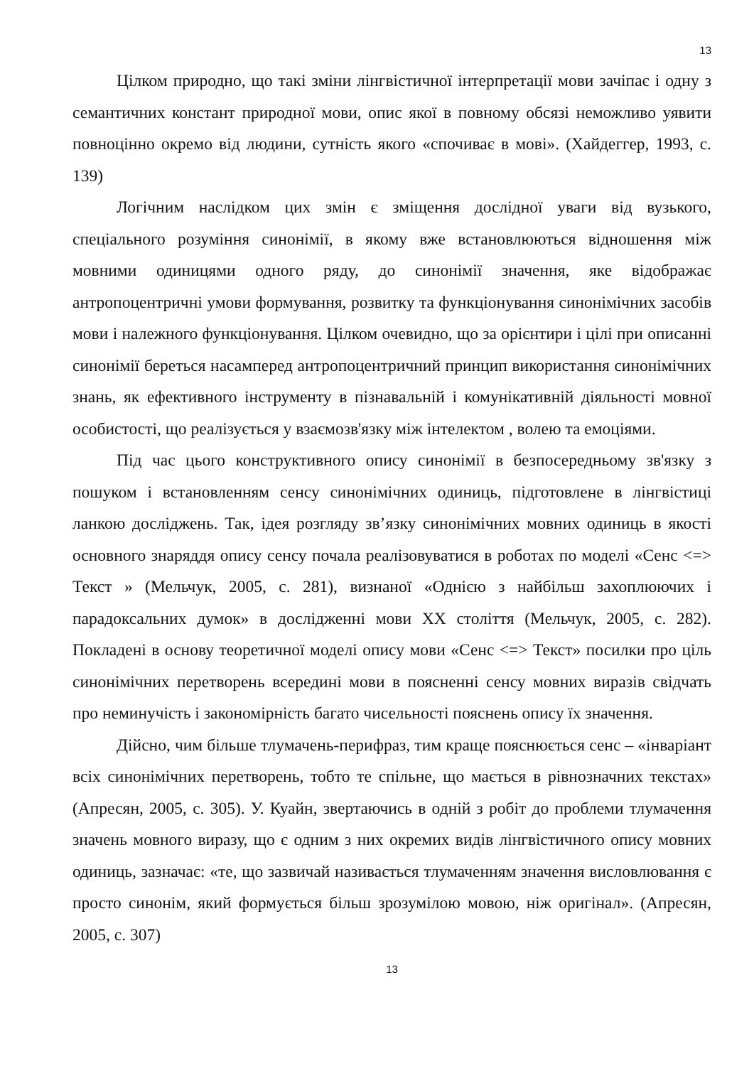13
Цілком природно, що такі зміни лінгвістичної інтерпретації мови зачіпає і одну з семантичних констант природної мови, опис якої в повному обсязі неможливо уявити повноцінно окремо від людини, сутність якого «спочиває в мові». (Хайдеггер, 1993, с. 139)
Логічним наслідком цих змін є зміщення дослідної уваги від вузького, спеціального розуміння синонімії, в якому вже встановлюються відношення між мовними одиницями одного ряду, до синонімії значення, яке відображає антропоцентричні умови формування, розвитку та функціонування синонімічних засобів мови і належного функціонування. Цілком очевидно, що за орієнтири і цілі при описанні синонімії береться насамперед антропоцентричний принцип використання синонімічних знань, як ефективного інструменту в пізнавальній і комунікативній діяльності мовної особистості, що реалізується у взаємозв'язку між інтелектом , волею та емоціями.
Під час цього конструктивного опису синонімії в безпосередньому зв'язку з пошуком і встановленням сенсу синонімічних одиниць, підготовлене в лінгвістиці ланкою досліджень. Так, ідея розгляду зв’язку синонімічних мовних одиниць в якості основного знаряддя опису сенсу почала реалізовуватися в роботах по моделі «Сенс <=> Текст » (Мельчук, 2005, с. 281), визнаної «Однією з найбільш захоплюючих і парадоксальних думок» в дослідженні мови XX століття (Мельчук, 2005, с. 282). Покладені в основу теоретичної моделі опису мови «Сенс <=> Текст» посилки про ціль синонімічних перетворень всередині мови в поясненні сенсу мовних виразів свідчать про неминучість і закономірність багато чисельності пояснень опису їх значення.
Дійсно, чим більше тлумачень-перифраз, тим краще пояснюється сенс – «інваріант всіх синонімічних перетворень, тобто те спільне, що мається в рівнозначних текстах» (Апресян, 2005, с. 305). У. Куайн, звертаючись в одній з робіт до проблеми тлумачення значень мовного виразу, що є одним з них окремих видів лінгвістичного опису мовних одиниць, зазначає: «те, що зазвичай називається тлумаченням значення висловлювання є просто синонім, який формується більш зрозумілою мовою, ніж оригінал». (Апресян, 2005, с. 307)
13